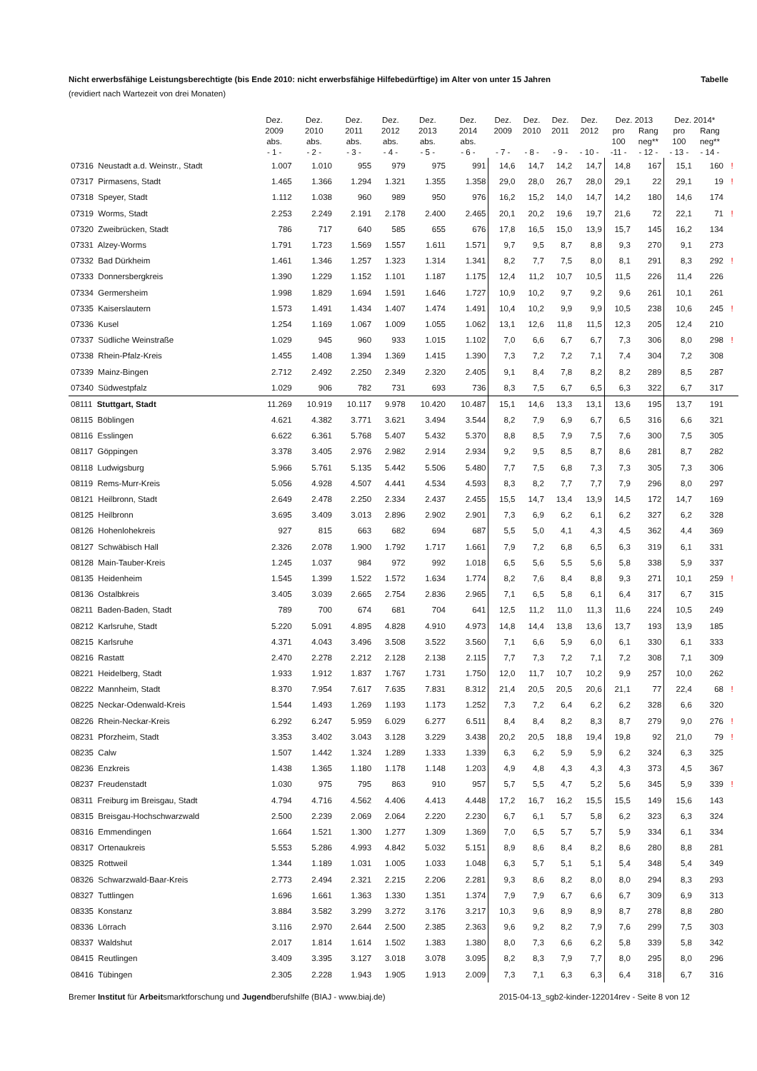Nicht erwerbsfähige Leistungsberechtigte (bis Ende 2010: nicht erwerbsfähige Hilfebedürftige) im Alter von unter 15 Jahren Tabelle
(revidiert nach Wartezeit von drei Monaten)
| | Dez. 2009 abs. - 1 - | Dez. 2010 abs. - 2 - | Dez. 2011 abs. - 3 - | Dez. 2012 abs. - 4 - | Dez. 2013 abs. - 5 - | Dez. 2014 abs. - 6 - | Dez. 2009 - 7 - | Dez. 2010 - 8 - | Dez. 2011 - 9 - | Dez. 2012 - 10 - | Dez. 2013 | | Dez. 2014* | | |
| --- | --- | --- | --- | --- | --- | --- | --- | --- | --- | --- | --- | --- | --- | --- | --- |
| | | | | | | | | | | | pro 100 -11 - | Rang neg** - 12 - | pro 100 - 13 - | Rang neg** - 14 - | |
| 07316 Neustadt a.d. Weinstr., Stadt | 1.007 | 1.010 | 955 | 979 | 975 | 991 | 14,6 | 14,7 | 14,2 | 14,7 | 14,8 | 167 | 15,1 | 160 | ! |
| 07317 Pirmasens, Stadt | 1.465 | 1.366 | 1.294 | 1.321 | 1.355 | 1.358 | 29,0 | 28,0 | 26,7 | 28,0 | 29,1 | 22 | 29,1 | 19 | ! |
| 07318 Speyer, Stadt | 1.112 | 1.038 | 960 | 989 | 950 | 976 | 16,2 | 15,2 | 14,0 | 14,7 | 14,2 | 180 | 14,6 | 174 | |
| 07319 Worms, Stadt | 2.253 | 2.249 | 2.191 | 2.178 | 2.400 | 2.465 | 20,1 | 20,2 | 19,6 | 19,7 | 21,6 | 72 | 22,1 | 71 | ! |
| 07320 Zweibrücken, Stadt | 786 | 717 | 640 | 585 | 655 | 676 | 17,8 | 16,5 | 15,0 | 13,9 | 15,7 | 145 | 16,2 | 134 | |
| 07331 Alzey-Worms | 1.791 | 1.723 | 1.569 | 1.557 | 1.611 | 1.571 | 9,7 | 9,5 | 8,7 | 8,8 | 9,3 | 270 | 9,1 | 273 | |
| 07332 Bad Dürkheim | 1.461 | 1.346 | 1.257 | 1.323 | 1.314 | 1.341 | 8,2 | 7,7 | 7,5 | 8,0 | 8,1 | 291 | 8,3 | 292 | ! |
| 07333 Donnersbergkreis | 1.390 | 1.229 | 1.152 | 1.101 | 1.187 | 1.175 | 12,4 | 11,2 | 10,7 | 10,5 | 11,5 | 226 | 11,4 | 226 | |
| 07334 Germersheim | 1.998 | 1.829 | 1.694 | 1.591 | 1.646 | 1.727 | 10,9 | 10,2 | 9,7 | 9,2 | 9,6 | 261 | 10,1 | 261 | |
| 07335 Kaiserslautern | 1.573 | 1.491 | 1.434 | 1.407 | 1.474 | 1.491 | 10,4 | 10,2 | 9,9 | 9,9 | 10,5 | 238 | 10,6 | 245 | ! |
| 07336 Kusel | 1.254 | 1.169 | 1.067 | 1.009 | 1.055 | 1.062 | 13,1 | 12,6 | 11,8 | 11,5 | 12,3 | 205 | 12,4 | 210 | |
| 07337 Südliche Weinstraße | 1.029 | 945 | 960 | 933 | 1.015 | 1.102 | 7,0 | 6,6 | 6,7 | 6,7 | 7,3 | 306 | 8,0 | 298 | ! |
| 07338 Rhein-Pfalz-Kreis | 1.455 | 1.408 | 1.394 | 1.369 | 1.415 | 1.390 | 7,3 | 7,2 | 7,2 | 7,1 | 7,4 | 304 | 7,2 | 308 | |
| 07339 Mainz-Bingen | 2.712 | 2.492 | 2.250 | 2.349 | 2.320 | 2.405 | 9,1 | 8,4 | 7,8 | 8,2 | 8,2 | 289 | 8,5 | 287 | |
| 07340 Südwestpfalz | 1.029 | 906 | 782 | 731 | 693 | 736 | 8,3 | 7,5 | 6,7 | 6,5 | 6,3 | 322 | 6,7 | 317 | |
| 08111 Stuttgart, Stadt | 11.269 | 10.919 | 10.117 | 9.978 | 10.420 | 10.487 | 15,1 | 14,6 | 13,3 | 13,1 | 13,6 | 195 | 13,7 | 191 | |
| 08115 Böblingen | 4.621 | 4.382 | 3.771 | 3.621 | 3.494 | 3.544 | 8,2 | 7,9 | 6,9 | 6,7 | 6,5 | 316 | 6,6 | 321 | |
| 08116 Esslingen | 6.622 | 6.361 | 5.768 | 5.407 | 5.432 | 5.370 | 8,8 | 8,5 | 7,9 | 7,5 | 7,6 | 300 | 7,5 | 305 | |
| 08117 Göppingen | 3.378 | 3.405 | 2.976 | 2.982 | 2.914 | 2.934 | 9,2 | 9,5 | 8,5 | 8,7 | 8,6 | 281 | 8,7 | 282 | |
| 08118 Ludwigsburg | 5.966 | 5.761 | 5.135 | 5.442 | 5.506 | 5.480 | 7,7 | 7,5 | 6,8 | 7,3 | 7,3 | 305 | 7,3 | 306 | |
| 08119 Rems-Murr-Kreis | 5.056 | 4.928 | 4.507 | 4.441 | 4.534 | 4.593 | 8,3 | 8,2 | 7,7 | 7,7 | 7,9 | 296 | 8,0 | 297 | |
| 08121 Heilbronn, Stadt | 2.649 | 2.478 | 2.250 | 2.334 | 2.437 | 2.455 | 15,5 | 14,7 | 13,4 | 13,9 | 14,5 | 172 | 14,7 | 169 | |
| 08125 Heilbronn | 3.695 | 3.409 | 3.013 | 2.896 | 2.902 | 2.901 | 7,3 | 6,9 | 6,2 | 6,1 | 6,2 | 327 | 6,2 | 328 | |
| 08126 Hohenlohekreis | 927 | 815 | 663 | 682 | 694 | 687 | 5,5 | 5,0 | 4,1 | 4,3 | 4,5 | 362 | 4,4 | 369 | |
| 08127 Schwäbisch Hall | 2.326 | 2.078 | 1.900 | 1.792 | 1.717 | 1.661 | 7,9 | 7,2 | 6,8 | 6,5 | 6,3 | 319 | 6,1 | 331 | |
| 08128 Main-Tauber-Kreis | 1.245 | 1.037 | 984 | 972 | 992 | 1.018 | 6,5 | 5,6 | 5,5 | 5,6 | 5,8 | 338 | 5,9 | 337 | |
| 08135 Heidenheim | 1.545 | 1.399 | 1.522 | 1.572 | 1.634 | 1.774 | 8,2 | 7,6 | 8,4 | 8,8 | 9,3 | 271 | 10,1 | 259 | ! |
| 08136 Ostalbkreis | 3.405 | 3.039 | 2.665 | 2.754 | 2.836 | 2.965 | 7,1 | 6,5 | 5,8 | 6,1 | 6,4 | 317 | 6,7 | 315 | |
| 08211 Baden-Baden, Stadt | 789 | 700 | 674 | 681 | 704 | 641 | 12,5 | 11,2 | 11,0 | 11,3 | 11,6 | 224 | 10,5 | 249 | |
| 08212 Karlsruhe, Stadt | 5.220 | 5.091 | 4.895 | 4.828 | 4.910 | 4.973 | 14,8 | 14,4 | 13,8 | 13,6 | 13,7 | 193 | 13,9 | 185 | |
| 08215 Karlsruhe | 4.371 | 4.043 | 3.496 | 3.508 | 3.522 | 3.560 | 7,1 | 6,6 | 5,9 | 6,0 | 6,1 | 330 | 6,1 | 333 | |
| 08216 Rastatt | 2.470 | 2.278 | 2.212 | 2.128 | 2.138 | 2.115 | 7,7 | 7,3 | 7,2 | 7,1 | 7,2 | 308 | 7,1 | 309 | |
| 08221 Heidelberg, Stadt | 1.933 | 1.912 | 1.837 | 1.767 | 1.731 | 1.750 | 12,0 | 11,7 | 10,7 | 10,2 | 9,9 | 257 | 10,0 | 262 | |
| 08222 Mannheim, Stadt | 8.370 | 7.954 | 7.617 | 7.635 | 7.831 | 8.312 | 21,4 | 20,5 | 20,5 | 20,6 | 21,1 | 77 | 22,4 | 68 | ! |
| 08225 Neckar-Odenwald-Kreis | 1.544 | 1.493 | 1.269 | 1.193 | 1.173 | 1.252 | 7,3 | 7,2 | 6,4 | 6,2 | 6,2 | 328 | 6,6 | 320 | |
| 08226 Rhein-Neckar-Kreis | 6.292 | 6.247 | 5.959 | 6.029 | 6.277 | 6.511 | 8,4 | 8,4 | 8,2 | 8,3 | 8,7 | 279 | 9,0 | 276 | ! |
| 08231 Pforzheim, Stadt | 3.353 | 3.402 | 3.043 | 3.128 | 3.229 | 3.438 | 20,2 | 20,5 | 18,8 | 19,4 | 19,8 | 92 | 21,0 | 79 | ! |
| 08235 Calw | 1.507 | 1.442 | 1.324 | 1.289 | 1.333 | 1.339 | 6,3 | 6,2 | 5,9 | 5,9 | 6,2 | 324 | 6,3 | 325 | |
| 08236 Enzkreis | 1.438 | 1.365 | 1.180 | 1.178 | 1.148 | 1.203 | 4,9 | 4,8 | 4,3 | 4,3 | 4,3 | 373 | 4,5 | 367 | |
| 08237 Freudenstadt | 1.030 | 975 | 795 | 863 | 910 | 957 | 5,7 | 5,5 | 4,7 | 5,2 | 5,6 | 345 | 5,9 | 339 | ! |
| 08311 Freiburg im Breisgau, Stadt | 4.794 | 4.716 | 4.562 | 4.406 | 4.413 | 4.448 | 17,2 | 16,7 | 16,2 | 15,5 | 15,5 | 149 | 15,6 | 143 | |
| 08315 Breisgau-Hochschwarzwald | 2.500 | 2.239 | 2.069 | 2.064 | 2.220 | 2.230 | 6,7 | 6,1 | 5,7 | 5,8 | 6,2 | 323 | 6,3 | 324 | |
| 08316 Emmendingen | 1.664 | 1.521 | 1.300 | 1.277 | 1.309 | 1.369 | 7,0 | 6,5 | 5,7 | 5,7 | 5,9 | 334 | 6,1 | 334 | |
| 08317 Ortenaukreis | 5.553 | 5.286 | 4.993 | 4.842 | 5.032 | 5.151 | 8,9 | 8,6 | 8,4 | 8,2 | 8,6 | 280 | 8,8 | 281 | |
| 08325 Rottweil | 1.344 | 1.189 | 1.031 | 1.005 | 1.033 | 1.048 | 6,3 | 5,7 | 5,1 | 5,1 | 5,4 | 348 | 5,4 | 349 | |
| 08326 Schwarzwald-Baar-Kreis | 2.773 | 2.494 | 2.321 | 2.215 | 2.206 | 2.281 | 9,3 | 8,6 | 8,2 | 8,0 | 8,0 | 294 | 8,3 | 293 | |
| 08327 Tuttlingen | 1.696 | 1.661 | 1.363 | 1.330 | 1.351 | 1.374 | 7,9 | 7,9 | 6,7 | 6,6 | 6,7 | 309 | 6,9 | 313 | |
| 08335 Konstanz | 3.884 | 3.582 | 3.299 | 3.272 | 3.176 | 3.217 | 10,3 | 9,6 | 8,9 | 8,9 | 8,7 | 278 | 8,8 | 280 | |
| 08336 Lörrach | 3.116 | 2.970 | 2.644 | 2.500 | 2.385 | 2.363 | 9,6 | 9,2 | 8,2 | 7,9 | 7,6 | 299 | 7,5 | 303 | |
| 08337 Waldshut | 2.017 | 1.814 | 1.614 | 1.502 | 1.383 | 1.380 | 8,0 | 7,3 | 6,6 | 6,2 | 5,8 | 339 | 5,8 | 342 | |
| 08415 Reutlingen | 3.409 | 3.395 | 3.127 | 3.018 | 3.078 | 3.095 | 8,2 | 8,3 | 7,9 | 7,7 | 8,0 | 295 | 8,0 | 296 | |
| 08416 Tübingen | 2.305 | 2.228 | 1.943 | 1.905 | 1.913 | 2.009 | 7,3 | 7,1 | 6,3 | 6,3 | 6,4 | 318 | 6,7 | 316 | |
Bremer Institut für Arbeitsmarktforschung und Jugendberufshilfe (BIAJ - www.biaj.de) 2015-04-13_sgb2-kinder-122014rev - Seite 8 von 12